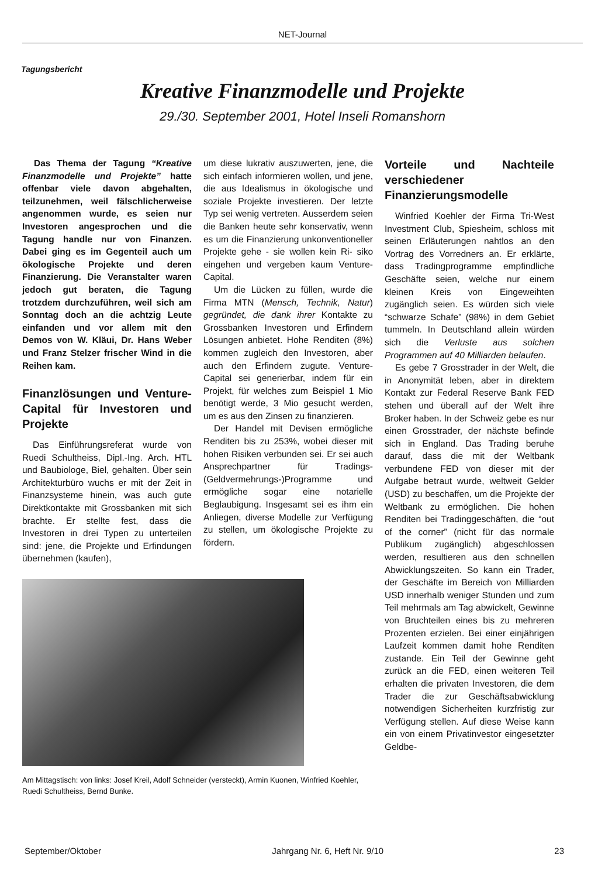NET-Journal
Tagungsbericht
Kreative Finanzmodelle und Projekte
29./30. September 2001, Hotel Inseli Romanshorn
Das Thema der Tagung “Kreative Finanzmodelle und Projekte” hatte offenbar viele davon abgehalten, teilzunehmen, weil fälschlicherweise angenommen wurde, es seien nur Investoren angesprochen und die Tagung handle nur von Finanzen. Dabei ging es im Gegenteil auch um ökologische Projekte und deren Finanzierung. Die Veranstalter waren jedoch gut beraten, die Tagung trotzdem durchzuführen, weil sich am Sonntag doch an die achtzig Leute einfanden und vor allem mit den Demos von W. Kläui, Dr. Hans Weber und Franz Stelzer frischer Wind in die Reihen kam.
Finanzlösungen und Venture-Capital für Investoren und Projekte
Das Einführungsreferat wurde von Ruedi Schultheiss, Dipl.-Ing. Arch. HTL und Baubiologe, Biel, gehalten. Über sein Architekturbüro wuchs er mit der Zeit in Finanzsysteme hinein, was auch gute Direktkontakte mit Grossbanken mit sich brachte. Er stellte fest, dass die Investoren in drei Typen zu unterteilen sind: jene, die Projekte und Erfindungen übernehmen (kaufen),
um diese lukrativ auszuwerten, jene, die sich einfach informieren wollen, und jene, die aus Idealismus in ökologische und soziale Projekte investieren. Der letzte Typ sei wenig vertreten. Ausserdem seien die Banken heute sehr konservativ, wenn es um die Finanzierung unkonventioneller Projekte gehe - sie wollen kein Ri- siko eingehen und vergeben kaum Venture-Capital.
Um die Lücken zu füllen, wurde die Firma MTN (Mensch, Technik, Natur) gegründet, die dank ihrer Kontakte zu Grossbanken Investoren und Erfindern Lösungen anbietet. Hohe Renditen (8%) kommen zugleich den Investoren, aber auch den Erfindern zugute. Venture-Capital sei generierbar, indem für ein Projekt, für welches zum Beispiel 1 Mio benötigt werde, 3 Mio gesucht werden, um es aus den Zinsen zu finanzieren.
Der Handel mit Devisen ermögliche Renditen bis zu 253%, wobei dieser mit hohen Risiken verbunden sei. Er sei auch Ansprechpartner für Tradings-(Geldvermehrungs-)Programme und ermögliche sogar eine notarielle Beglaubigung. Insgesamt sei es ihm ein Anliegen, diverse Modelle zur Verfügung zu stellen, um ökologische Projekte zu fördern.
Am Mittagstisch: von links: Josef Kreil, Adolf Schneider (versteckt), Armin Kuonen, Winfried Koehler, Ruedi Schultheiss, Bernd Bunke.
Vorteile und Nachteile verschiedener Finanzierungsmodelle
Winfried Koehler der Firma Tri-West Investment Club, Spiesheim, schloss mit seinen Erläuterungen nahtlos an den Vortrag des Vorredners an. Er erklärte, dass Tradingprogramme empfindliche Geschäfte seien, welche nur einem kleinen Kreis von Eingeweihten zugänglich seien. Es würden sich viele “schwarze Schafe” (98%) in dem Gebiet tummeln. In Deutschland allein würden sich die Verluste aus solchen Programmen auf 40 Milliarden belaufen.
Es gebe 7 Grosstrader in der Welt, die in Anonymität leben, aber in direktem Kontakt zur Federal Reserve Bank FED stehen und überall auf der Welt ihre Broker haben. In der Schweiz gebe es nur einen Grosstrader, der nächste befinde sich in England. Das Trading beruhe darauf, dass die mit der Weltbank verbundene FED von dieser mit der Aufgabe betraut wurde, weltweit Gelder (USD) zu beschaffen, um die Projekte der Weltbank zu ermöglichen. Die hohen Renditen bei Tradinggeschäften, die “out of the corner” (nicht für das normale Publikum zugänglich) abgeschlossen werden, resultieren aus den schnellen Abwicklungszeiten. So kann ein Trader, der Geschäfte im Bereich von Milliarden USD innerhalb weniger Stunden und zum Teil mehrmals am Tag abwickelt, Gewinne von Bruchteilen eines bis zu mehreren Prozenten erzielen. Bei einer einjährigen Laufzeit kommen damit hohe Renditen zustande. Ein Teil der Gewinne geht zurück an die FED, einen weiteren Teil erhalten die privaten Investoren, die dem Trader die zur Geschäftsabwicklung notwendigen Sicherheiten kurzfristig zur Verfügung stellen. Auf diese Weise kann ein von einem Privatinvestor eingesetzter Geldbe-
September/Oktober Jahrgang Nr. 6, Heft Nr. 9/10 23